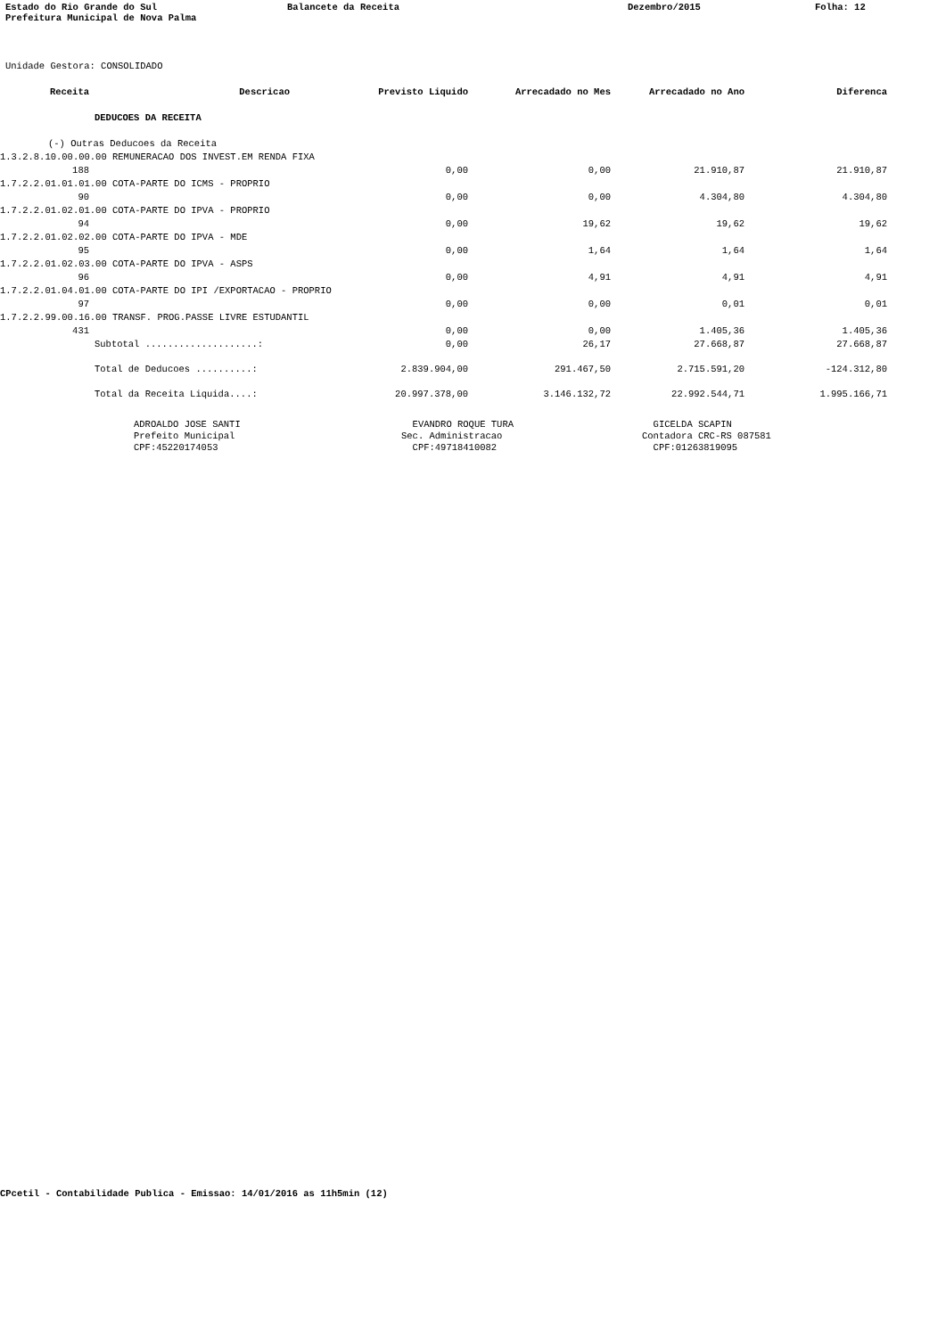Estado do Rio Grande do Sul Balancete da Receita Dezembro/2015 Folha: 12
Prefeitura Municipal de Nova Palma
Unidade Gestora: CONSOLIDADO
| Receita | Descricao | Previsto Liquido | Arrecadado no Mes | Arrecadado no Ano | Diferenca |
| --- | --- | --- | --- | --- | --- |
| DEDUCOES DA RECEITA | | | | | |
| (-) Outras Deducoes da Receita | | | | | |
| 1.3.2.8.10.00.00.00 REMUNERACAO DOS INVEST.EM RENDA FIXA | | | | | |
| 188 | | 0,00 | 0,00 | 21.910,87 | 21.910,87 |
| 1.7.2.2.01.01.01.00 COTA-PARTE DO ICMS - PROPRIO | | | | | |
| 90 | | 0,00 | 0,00 | 4.304,80 | 4.304,80 |
| 1.7.2.2.01.02.01.00 COTA-PARTE DO IPVA - PROPRIO | | | | | |
| 94 | | 0,00 | 19,62 | 19,62 | 19,62 |
| 1.7.2.2.01.02.02.00 COTA-PARTE DO IPVA - MDE | | | | | |
| 95 | | 0,00 | 1,64 | 1,64 | 1,64 |
| 1.7.2.2.01.02.03.00 COTA-PARTE DO IPVA - ASPS | | | | | |
| 96 | | 0,00 | 4,91 | 4,91 | 4,91 |
| 1.7.2.2.01.04.01.00 COTA-PARTE DO IPI /EXPORTACAO - PROPRIO | | | | | |
| 97 | | 0,00 | 0,00 | 0,01 | 0,01 |
| 1.7.2.2.99.00.16.00 TRANSF. PROG.PASSE LIVRE ESTUDANTIL | | | | | |
| 431 | | 0,00 | 0,00 | 1.405,36 | 1.405,36 |
| Subtotal ....................: | | 0,00 | 26,17 | 27.668,87 | 27.668,87 |
| Total de Deducoes ..........: | | 2.839.904,00 | 291.467,50 | 2.715.591,20 | -124.312,80 |
| Total da Receita Liquida....: | | 20.997.378,00 | 3.146.132,72 | 22.992.544,71 | 1.995.166,71 |
ADROALDO JOSE SANTI Prefeito Municipal CPF:45220174053
EVANDRO ROQUE TURA Sec. Administracao CPF:49718410082
GICELDA SCAPIN Contadora CRC-RS 087581 CPF:01263819095
CPcetil - Contabilidade Publica - Emissao: 14/01/2016 as 11h5min (12)